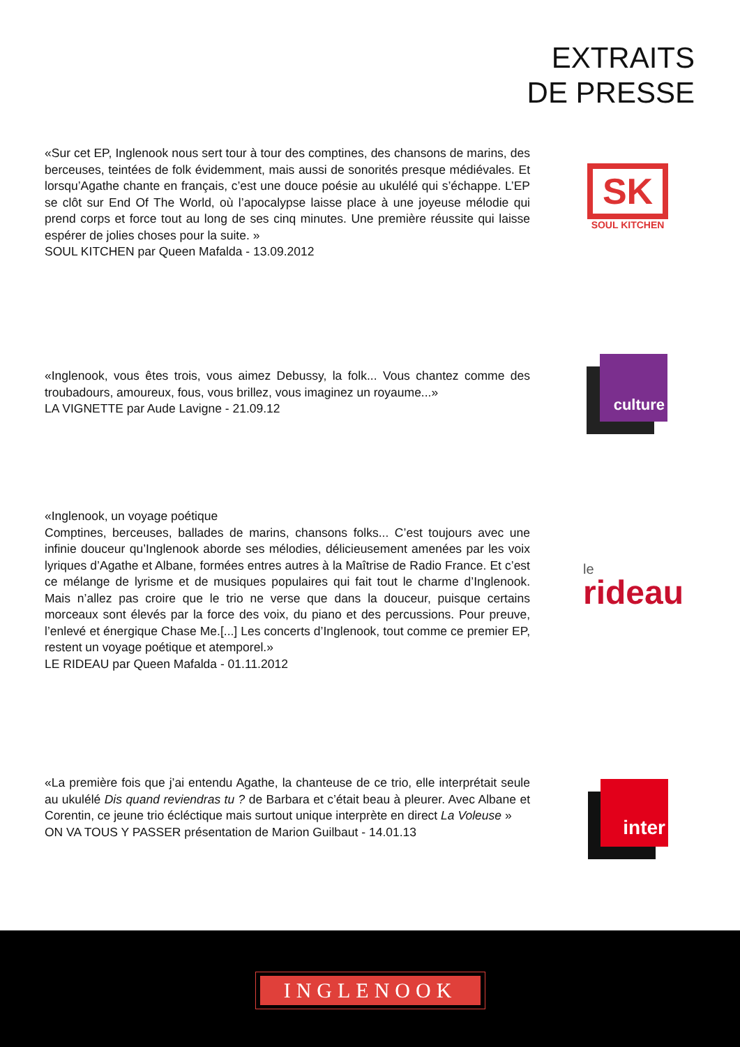EXTRAITS
DE PRESSE
«Sur cet EP, Inglenook nous sert tour à tour des comptines, des chansons de marins, des berceuses, teintées de folk évidemment, mais aussi de sonorités presque médiévales. Et lorsqu’Agathe chante en français, c’est une douce poésie au ukulélé qui s’échappe. L’EP se clôt sur End Of The World, où l’apocalypse laisse place à une joyeuse mélodie qui prend corps et force tout au long de ses cinq minutes. Une première réussite qui laisse espérer de jolies choses pour la suite. »
SOUL KITCHEN par Queen Mafalda - 13.09.2012
SK
SOUL KITCHEN
«Inglenook, vous êtes trois, vous aimez Debussy, la folk... Vous chantez comme des troubadours, amoureux, fous, vous brillez, vous imaginez un royaume...»
LA VIGNETTE par Aude Lavigne - 21.09.12
culture
«Inglenook, un voyage poétique
Comptines, berceuses, ballades de marins, chansons folks... C’est toujours avec une infinie douceur qu’Inglenook aborde ses mélodies, délicieusement amenées par les voix lyriques d’Agathe et Albane, formées entres autres à la Maîtrise de Radio France. Et c’est ce mélange de lyrisme et de musiques populaires qui fait tout le charme d’Inglenook. Mais n’allez pas croire que le trio ne verse que dans la douceur, puisque certains morceaux sont élevés par la force des voix, du piano et des percussions. Pour preuve, l’enlevé et énergique Chase Me.[...] Les concerts d’Inglenook, tout comme ce premier EP, restent un voyage poétique et atemporel.»
LE RIDEAU par Queen Mafalda - 01.11.2012
le
rideau
«La première fois que j’ai entendu Agathe, la chanteuse de ce trio, elle interprétait seule au ukulélé Dis quand reviendras tu ? de Barbara et c’était beau à pleurer. Avec Albane et Corentin, ce jeune trio écléctique mais surtout unique interprète en direct La Voleuse »
ON VA TOUS Y PASSER présentation de Marion Guilbaut - 14.01.13
inter
INGLENOOK